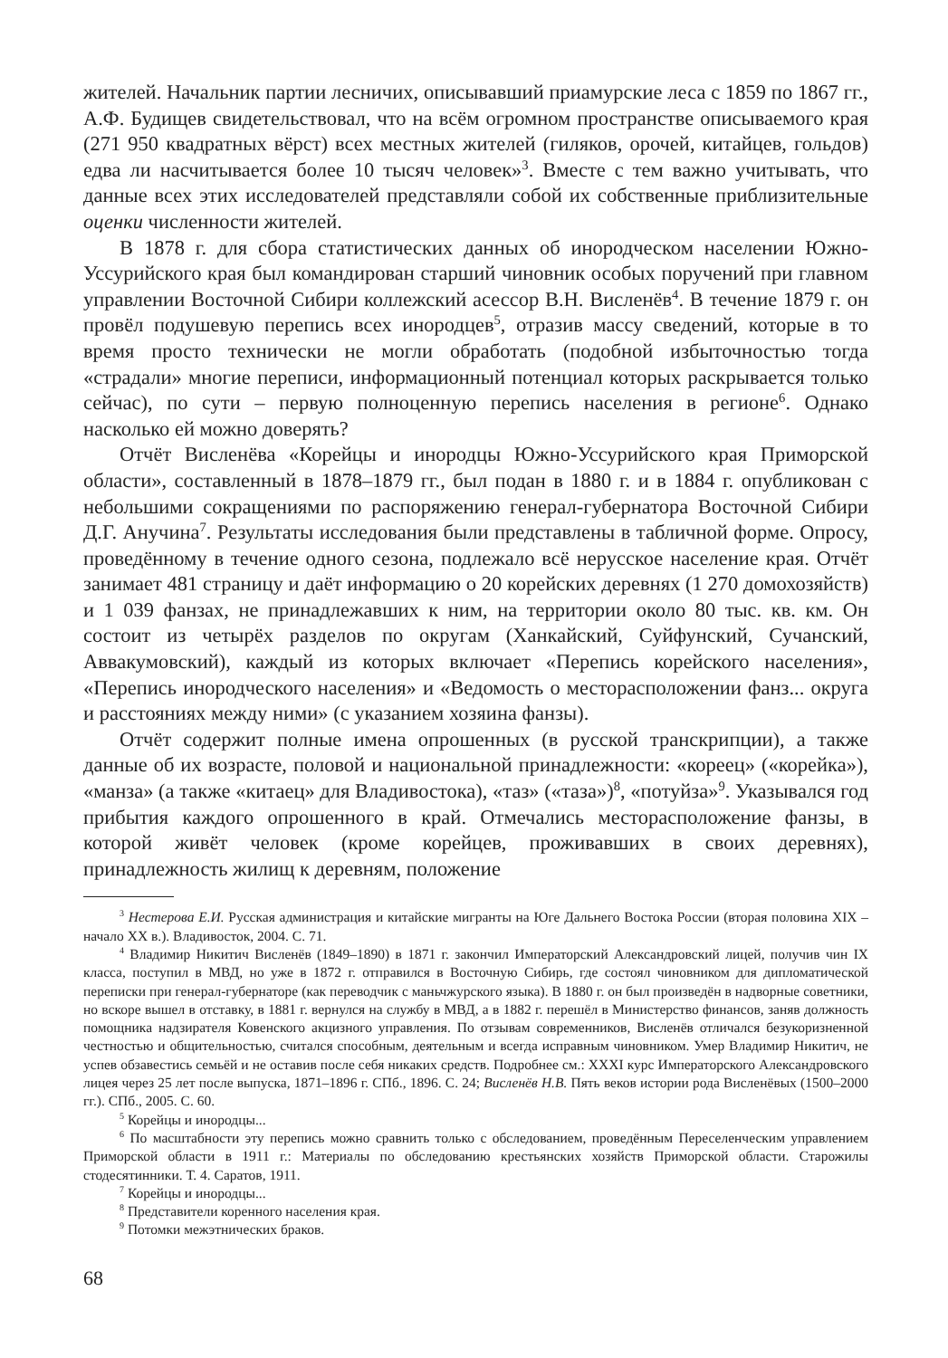жителей. Начальник партии лесничих, описывавший приамурские леса с 1859 по 1867 гг., А.Ф. Будищев свидетельствовал, что на всём огромном пространстве описываемого края (271 950 квадратных вёрст) всех местных жителей (гиляков, орочей, китайцев, гольдов) едва ли насчитывается более 10 тысяч человек»<sup>3</sup>. Вместе с тем важно учитывать, что данные всех этих исследователей представляли собой их собственные приблизительные оценки численности жителей.
В 1878 г. для сбора статистических данных об инородческом населении Южно-Уссурийского края был командирован старший чиновник особых поручений при главном управлении Восточной Сибири коллежский асессор В.Н. Висленёв<sup>4</sup>. В течение 1879 г. он провёл подушевую перепись всех инородцев<sup>5</sup>, отразив массу сведений, которые в то время просто технически не могли обработать (подобной избыточностью тогда «страдали» многие переписи, информационный потенциал которых раскрывается только сейчас), по сути – первую полноценную перепись населения в регионе<sup>6</sup>. Однако насколько ей можно доверять?
Отчёт Висленёва «Корейцы и инородцы Южно-Уссурийского края Приморской области», составленный в 1878–1879 гг., был подан в 1880 г. и в 1884 г. опубликован с небольшими сокращениями по распоряжению генерал-губернатора Восточной Сибири Д.Г. Анучина<sup>7</sup>. Результаты исследования были представлены в табличной форме. Опросу, проведённому в течение одного сезона, подлежало всё нерусское население края. Отчёт занимает 481 страницу и даёт информацию о 20 корейских деревнях (1 270 домохозяйств) и 1 039 фанзах, не принадлежавших к ним, на территории около 80 тыс. кв. км. Он состоит из четырёх разделов по округам (Ханкайский, Суйфунский, Сучанский, Аввакумовский), каждый из которых включает «Перепись корейского населения», «Перепись инородческого населения» и «Ведомость о месторасположении фанз... округа и расстояниях между ними» (с указанием хозяина фанзы).
Отчёт содержит полные имена опрошенных (в русской транскрипции), а также данные об их возрасте, половой и национальной принадлежности: «кореец» («корейка»), «манза» (а также «китаец» для Владивостока), «таз» («таза»)<sup>8</sup>, «потуйза»<sup>9</sup>. Указывался год прибытия каждого опрошенного в край. Отмечались месторасположение фанзы, в которой живёт человек (кроме корейцев, проживавших в своих деревнях), принадлежность жилищ к деревням, положение
<sup>3</sup> Нестерова Е.И. Русская администрация и китайские мигранты на Юге Дальнего Востока России (вторая половина XIX – начало XX в.). Владивосток, 2004. С. 71.
<sup>4</sup> Владимир Никитич Висленёв (1849–1890) в 1871 г. закончил Императорский Александровский лицей, получив чин IX класса, поступил в МВД, но уже в 1872 г. отправился в Восточную Сибирь, где состоял чиновником для дипломатической переписки при генерал-губернаторе (как переводчик с маньчжурского языка). В 1880 г. он был произведён в надворные советники, но вскоре вышел в отставку, в 1881 г. вернулся на службу в МВД, а в 1882 г. перешёл в Министерство финансов, заняв должность помощника надзирателя Ковенского акцизного управления. По отзывам современников, Висленёв отличался безукоризненной честностью и общительностью, считался способным, деятельным и всегда исправным чиновником. Умер Владимир Никитич, не успев обзавестись семьёй и не оставив после себя никаких средств. Подробнее см.: XXXI курс Императорского Александровского лицея через 25 лет после выпуска, 1871–1896 г. СПб., 1896. С. 24; Висленёв Н.В. Пять веков истории рода Висленёвых (1500–2000 гг.). СПб., 2005. С. 60.
<sup>5</sup> Корейцы и инородцы...
<sup>6</sup> По масштабности эту перепись можно сравнить только с обследованием, проведённым Переселенческим управлением Приморской области в 1911 г.: Материалы по обследованию крестьянских хозяйств Приморской области. Старожилы стодесятинники. Т. 4. Саратов, 1911.
<sup>7</sup> Корейцы и инородцы...
<sup>8</sup> Представители коренного населения края.
<sup>9</sup> Потомки межэтнических браков.
68